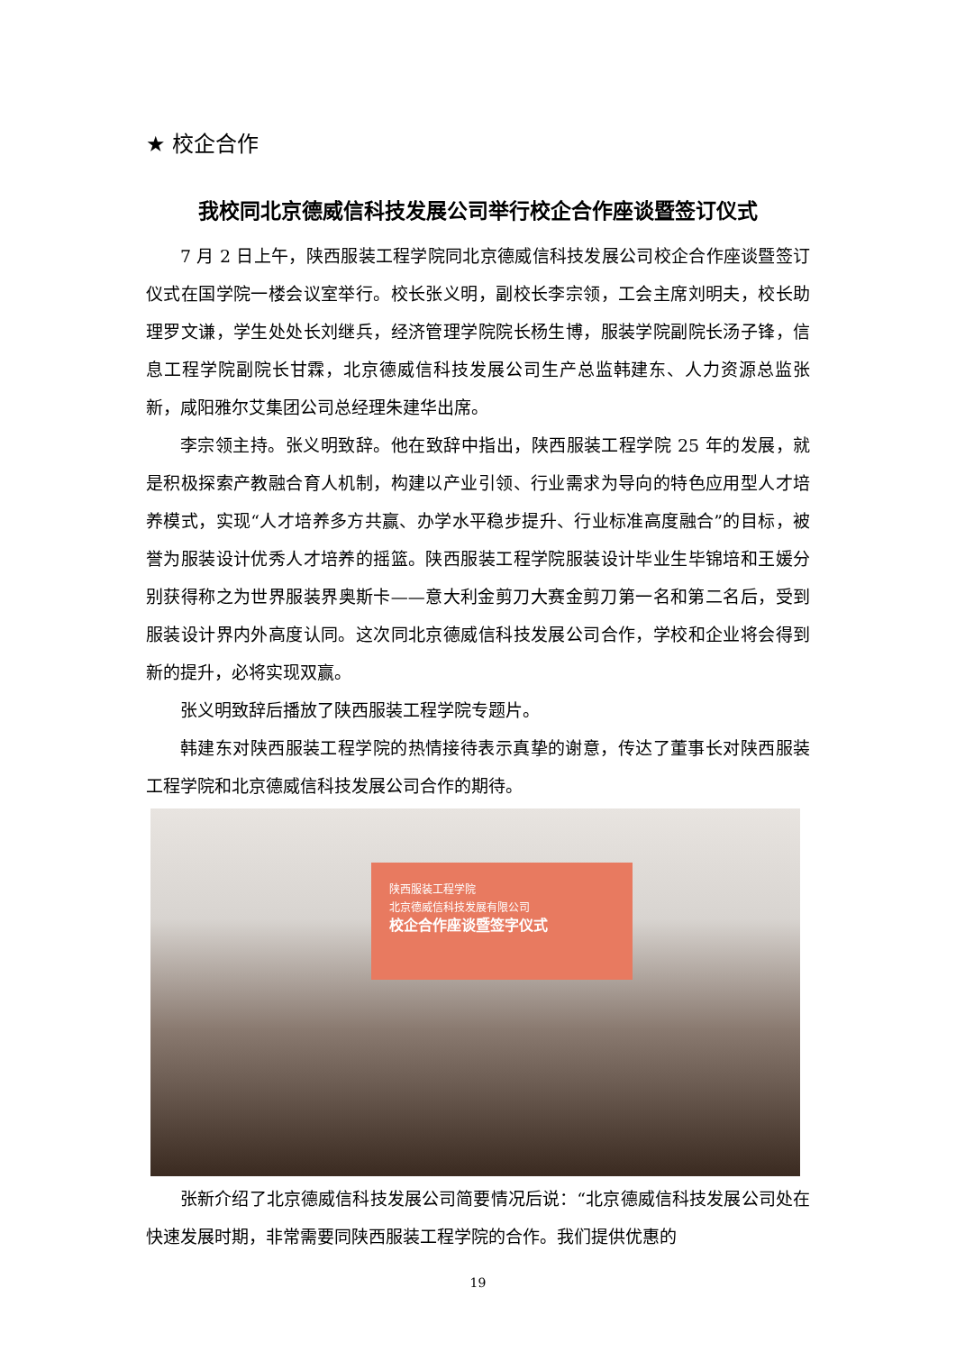★ 校企合作
我校同北京德威信科技发展公司举行校企合作座谈暨签订仪式
7 月 2 日上午，陕西服装工程学院同北京德威信科技发展公司校企合作座谈暨签订仪式在国学院一楼会议室举行。校长张义明，副校长李宗领，工会主席刘明夫，校长助理罗文谦，学生处处长刘继兵，经济管理学院院长杨生博，服装学院副院长汤子锋，信息工程学院副院长甘霖，北京德威信科技发展公司生产总监韩建东、人力资源总监张新，咸阳雅尔艾集团公司总经理朱建华出席。
李宗领主持。张义明致辞。他在致辞中指出，陕西服装工程学院 25 年的发展，就是积极探索产教融合育人机制，构建以产业引领、行业需求为导向的特色应用型人才培养模式，实现“人才培养多方共赢、办学水平稳步提升、行业标准高度融合”的目标，被誉为服装设计优秀人才培养的摇篮。陕西服装工程学院服装设计毕业生毕锦培和王媛分别获得称之为世界服装界奥斯卡——意大利金剪刀大赛金剪刀第一名和第二名后，受到服装设计界内外高度认同。这次同北京德威信科技发展公司合作，学校和企业将会得到新的提升，必将实现双赢。
张义明致辞后播放了陕西服装工程学院专题片。
韩建东对陕西服装工程学院的热情接待表示真挚的谢意，传达了董事长对陕西服装工程学院和北京德威信科技发展公司合作的期待。
陕西服装工程学院
北京德威信科技发展有限公司
校企合作座谈暨签字仪式
张新介绍了北京德威信科技发展公司简要情况后说：“北京德威信科技发展公司处在快速发展时期，非常需要同陕西服装工程学院的合作。我们提供优惠的
19